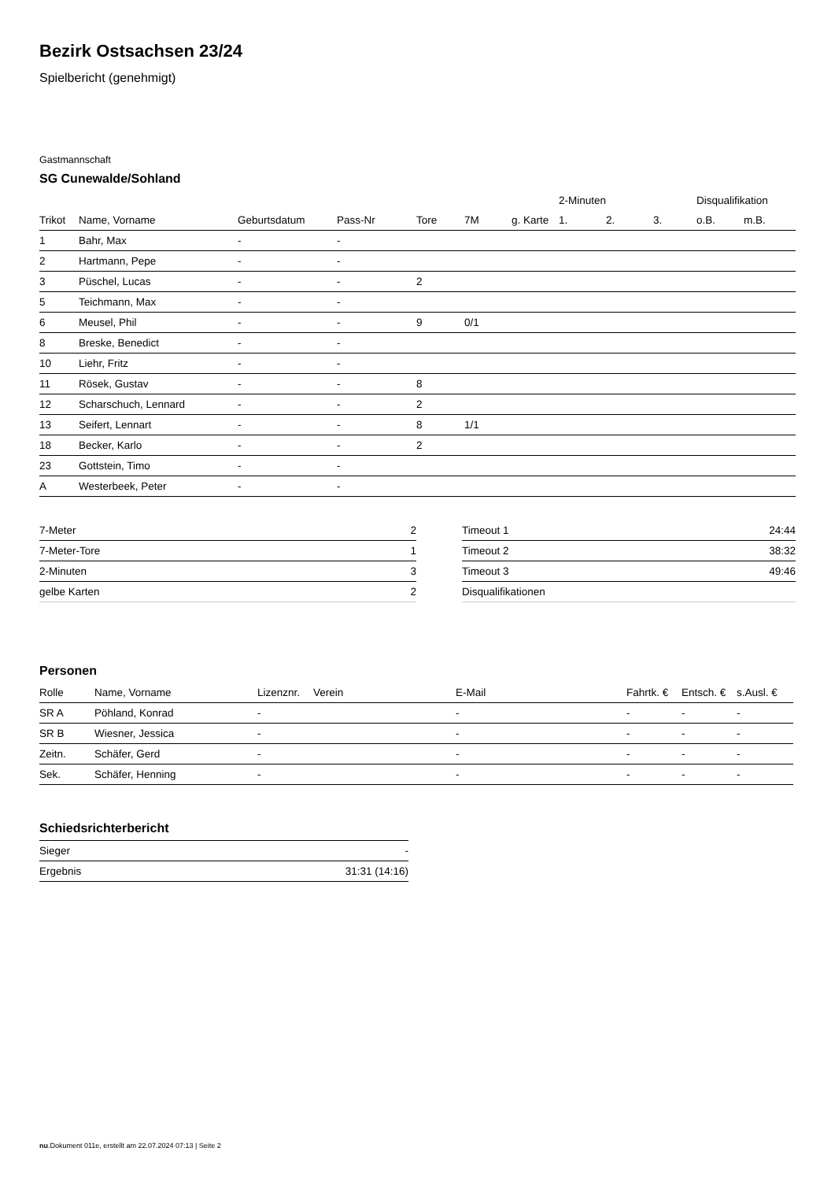Bezirk Ostsachsen 23/24
Spielbericht (genehmigt)
Gastmannschaft
SG Cunewalde/Sohland
| | | | | | | | 2-Minuten | | | Disqualifikation | |
| --- | --- | --- | --- | --- | --- | --- | --- | --- | --- | --- | --- |
| Trikot | Name, Vorname | Geburtsdatum | Pass-Nr | Tore | 7M | g. Karte | 1. | 2. | 3. | o.B. | m.B. |
| 1 | Bahr, Max | - | - | | | | | | | | |
| 2 | Hartmann, Pepe | - | - | | | | | | | | |
| 3 | Püschel, Lucas | - | - | 2 | | | | | | | |
| 5 | Teichmann, Max | - | - | | | | | | | | |
| 6 | Meusel, Phil | - | - | 9 | 0/1 | | | | | | |
| 8 | Breske, Benedict | - | - | | | | | | | | |
| 10 | Liehr, Fritz | - | - | | | | | | | | |
| 11 | Rösek, Gustav | - | - | 8 | | | | | | | |
| 12 | Scharschuch, Lennard | - | - | 2 | | | | | | | |
| 13 | Seifert, Lennart | - | - | 8 | 1/1 | | | | | | |
| 18 | Becker, Karlo | - | - | 2 | | | | | | | |
| 23 | Gottstein, Timo | - | - | | | | | | | | |
| A | Westerbeek, Peter | - | - | | | | | | | | |
| 7-Meter | 2 |
| 7-Meter-Tore | 1 |
| 2-Minuten | 3 |
| gelbe Karten | 2 |
| Timeout 1 | 24:44 |
| Timeout 2 | 38:32 |
| Timeout 3 | 49:46 |
| Disqualifikationen | |
Personen
| Rolle | Name, Vorname | Lizenznr. | Verein | E-Mail | Fahrtk. € | Entsch. € | s.Ausl. € |
| --- | --- | --- | --- | --- | --- | --- | --- |
| SR A | Pöhland, Konrad | - | | - | - | - | - |
| SR B | Wiesner, Jessica | - | | - | - | - | - |
| Zeitn. | Schäfer, Gerd | - | | - | - | - | - |
| Sek. | Schäfer, Henning | - | | - | - | - | - |
Schiedsrichterbericht
| Sieger | - |
| Ergebnis | 31:31 (14:16) |
nu.Dokument 011e, erstellt am 22.07.2024 07:13 | Seite 2